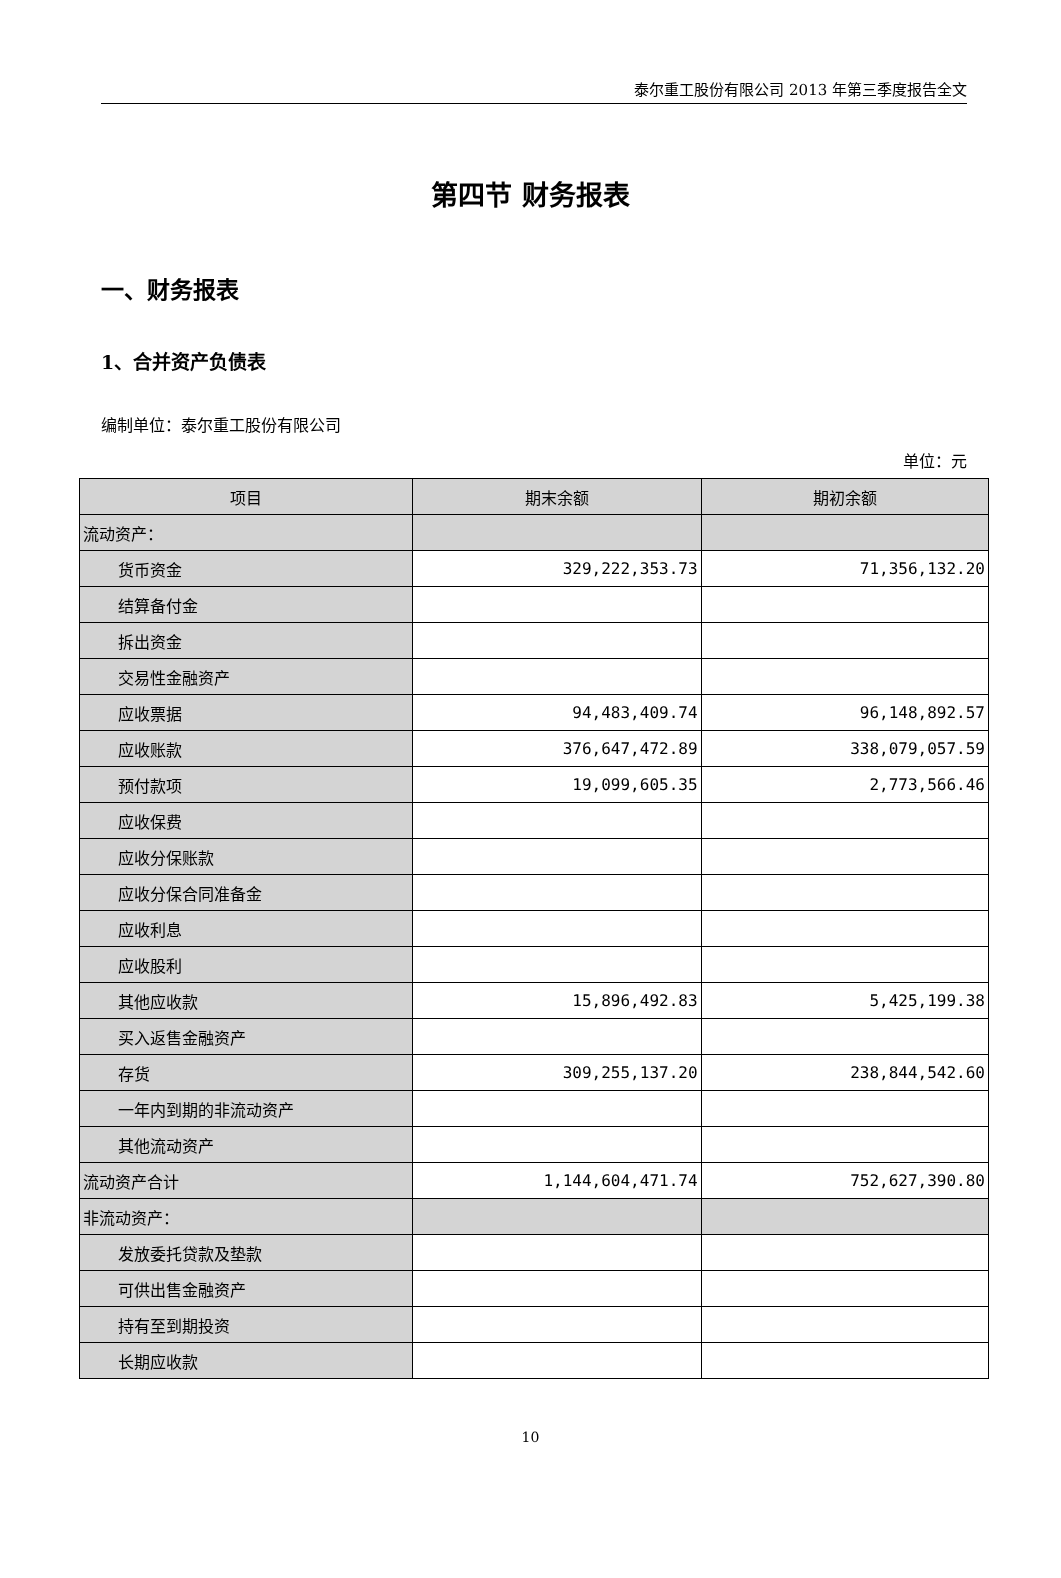泰尔重工股份有限公司 2013 年第三季度报告全文
第四节 财务报表
一、财务报表
1、合并资产负债表
编制单位：泰尔重工股份有限公司
单位：元
| 项目 | 期末余额 | 期初余额 |
| --- | --- | --- |
| 流动资产： | | |
| 货币资金 | 329,222,353.73 | 71,356,132.20 |
| 结算备付金 | | |
| 拆出资金 | | |
| 交易性金融资产 | | |
| 应收票据 | 94,483,409.74 | 96,148,892.57 |
| 应收账款 | 376,647,472.89 | 338,079,057.59 |
| 预付款项 | 19,099,605.35 | 2,773,566.46 |
| 应收保费 | | |
| 应收分保账款 | | |
| 应收分保合同准备金 | | |
| 应收利息 | | |
| 应收股利 | | |
| 其他应收款 | 15,896,492.83 | 5,425,199.38 |
| 买入返售金融资产 | | |
| 存货 | 309,255,137.20 | 238,844,542.60 |
| 一年内到期的非流动资产 | | |
| 其他流动资产 | | |
| 流动资产合计 | 1,144,604,471.74 | 752,627,390.80 |
| 非流动资产： | | |
| 发放委托贷款及垫款 | | |
| 可供出售金融资产 | | |
| 持有至到期投资 | | |
| 长期应收款 | | |
10